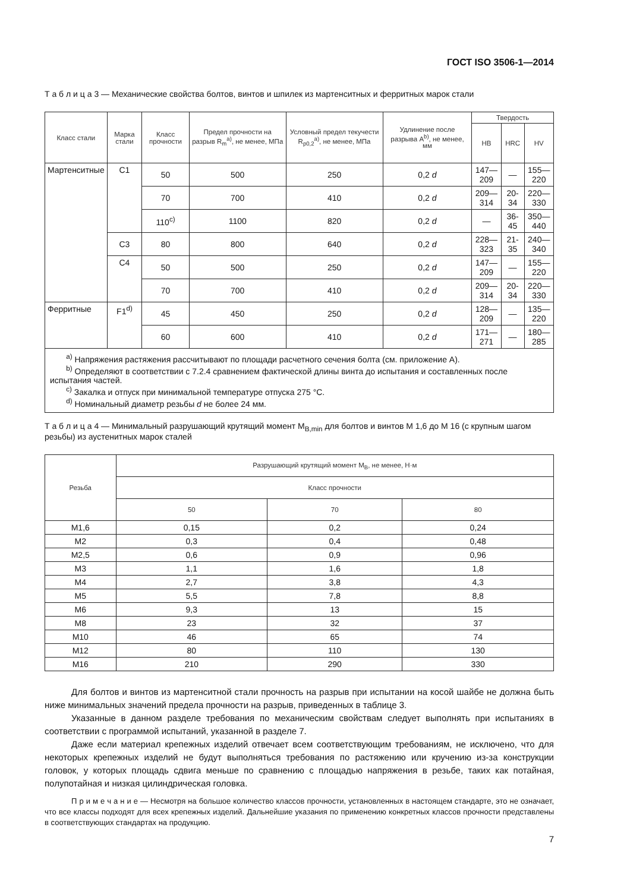ГОСТ ISO 3506-1—2014
Т а б л и ц а 3 — Механические свойства болтов, винтов и шпилек из мартенситных и ферритных марок стали
| Класс стали | Марка стали | Класс прочности | Предел прочности на разрыв R<sub>m</sub><sup>a)</sup>, не менее, МПа | Условный предел текучести R<sub>p0,2</sub><sup>a)</sup>, не менее, МПа | Удлинение после разрыва A<sup>b)</sup>, не менее, мм | Твердость | | |
| --- | --- | --- | --- | --- | --- | --- | --- | --- |
| | | | | | | HB | HRC | HV |
| Мартенситные | C1 | 50 | 500 | 250 | 0,2 d | 147—209 | — | 155—220 |
| | | 70 | 700 | 410 | 0,2 d | 209—314 | 20-34 | 220—330 |
| | | 110<sup>c)</sup> | 1100 | 820 | 0,2 d | — | 36-45 | 350—440 |
| | C3 | 80 | 800 | 640 | 0,2 d | 228—323 | 21-35 | 240—340 |
| | C4 | 50 | 500 | 250 | 0,2 d | 147—209 | — | 155—220 |
| | | 70 | 700 | 410 | 0,2 d | 209—314 | 20-34 | 220—330 |
| Ферритные | F1<sup>d)</sup> | 45 | 450 | 250 | 0,2 d | 128—209 | — | 135—220 |
| | | 60 | 600 | 410 | 0,2 d | 171—271 | — | 180—285 |
| <sup>a)</sup> Напряжения растяжения рассчитывают по площади расчетного сечения болта (см. приложение А). <sup>b)</sup> Определяют в соответствии с 7.2.4 сравнением фактической длины винта до испытания и составленных после испытания частей. <sup>c)</sup> Закалка и отпуск при минимальной температуре отпуска 275 °С. <sup>d)</sup> Номинальный диаметр резьбы d не более 24 мм. | | | | | | | | |
Т а б л и ц а 4 — Минимальный разрушающий крутящий момент M<sub>B,min</sub> для болтов и винтов М 1,6 до М 16 (с крупным шагом резьбы) из аустенитных марок сталей
| Резьба | Разрушающий крутящий момент M<sub>B</sub>, не менее, Н·м | | |
| --- | --- | --- | --- |
| | Класс прочности | | |
| | 50 | 70 | 80 |
| M1,6 | 0,15 | 0,2 | 0,24 |
| M2 | 0,3 | 0,4 | 0,48 |
| M2,5 | 0,6 | 0,9 | 0,96 |
| M3 | 1,1 | 1,6 | 1,8 |
| M4 | 2,7 | 3,8 | 4,3 |
| M5 | 5,5 | 7,8 | 8,8 |
| M6 | 9,3 | 13 | 15 |
| M8 | 23 | 32 | 37 |
| M10 | 46 | 65 | 74 |
| M12 | 80 | 110 | 130 |
| M16 | 210 | 290 | 330 |
Для болтов и винтов из мартенситной стали прочность на разрыв при испытании на косой шайбе не должна быть ниже минимальных значений предела прочности на разрыв, приведенных в таблице 3.
Указанные в данном разделе требования по механическим свойствам следует выполнять при испытаниях в соответствии с программой испытаний, указанной в разделе 7.
Даже если материал крепежных изделий отвечает всем соответствующим требованиям, не исключено, что для некоторых крепежных изделий не будут выполняться требования по растяжению или кручению из-за конструкции головок, у которых площадь сдвига меньше по сравнению с площадью напряжения в резьбе, таких как потайная, полупотайная и низкая цилиндрическая головка.
П р и м е ч а н и е — Несмотря на большое количество классов прочности, установленных в настоящем стандарте, это не означает, что все классы подходят для всех крепежных изделий. Дальнейшие указания по применению конкретных классов прочности представлены в соответствующих стандартах на продукцию.
7